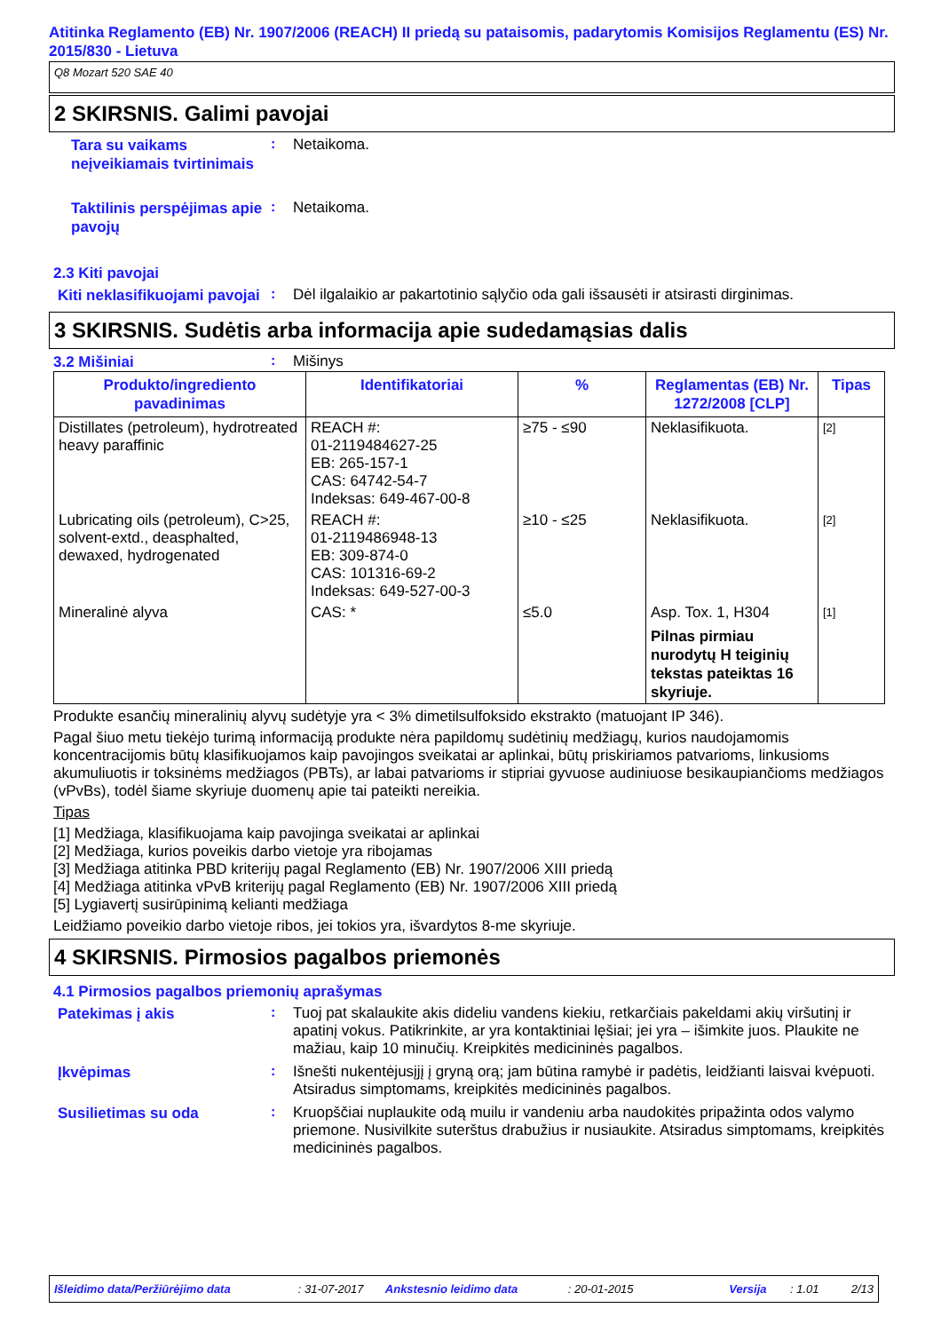Atitinka Reglamento (EB) Nr. 1907/2006 (REACH) II priedą su pataisomis, padarytomis Komisijos Reglamentu (ES) Nr. 2015/830 - Lietuva
Q8 Mozart 520 SAE 40
2 SKIRSNIS. Galimi pavojai
Tara su vaikams neįveikiamais tvirtinimais
:
Netaikoma.
Taktilinis perspėjimas apie pavojų
:
Netaikoma.
2.3 Kiti pavojai
Kiti neklasifikuojami pavojai
:
Dėl ilgalaikio ar pakartotinio sąlyčio oda gali išsausėti ir atsirasti dirginimas.
3 SKIRSNIS. Sudėtis arba informacija apie sudedamąsias dalis
3.2 Mišiniai
:
Mišinys
| Produkto/ingrediento pavadinimas | Identifikatoriai | % | Reglamentas (EB) Nr. 1272/2008 [CLP] | Tipas |
| --- | --- | --- | --- | --- |
| Distillates (petroleum), hydrotreated heavy paraffinic | REACH #: 01-2119484627-25 EB: 265-157-1 CAS: 64742-54-7 Indeksas: 649-467-00-8 | ≥75 - ≤90 | Neklasifikuota. | [2] |
| Lubricating oils (petroleum), C>25, solvent-extd., deasphalted, dewaxed, hydrogenated | REACH #: 01-2119486948-13 EB: 309-874-0 CAS: 101316-69-2 Indeksas: 649-527-00-3 | ≥10 - ≤25 | Neklasifikuota. | [2] |
| Mineralinė alyva | CAS: * | ≤5.0 | Asp. Tox. 1, H304 Pilnas pirmiau nurodytų H teiginių tekstas pateiktas 16 skyriuje. | [1] |
Produkte esančių mineralinių alyvų sudėtyje yra < 3% dimetilsulfoksido ekstrakto (matuojant IP 346).
Pagal šiuo metu tiekėjo turimą informaciją produkte nėra papildomų sudėtinių medžiagų, kurios naudojamomis koncentracijomis būtų klasifikuojamos kaip pavojingos sveikatai ar aplinkai, būtų priskiriamos patvarioms, linkusioms akumuliuotis ir toksinėms medžiagos (PBTs), ar labai patvarioms ir stipriai gyvuose audiniuose besikaupiančioms medžiagos (vPvBs), todėl šiame skyriuje duomenų apie tai pateikti nereikia.
Tipas
[1] Medžiaga, klasifikuojama kaip pavojinga sveikatai ar aplinkai
[2] Medžiaga, kurios poveikis darbo vietoje yra ribojamas
[3] Medžiaga atitinka PBD kriterijų pagal Reglamento (EB) Nr. 1907/2006 XIII priedą
[4] Medžiaga atitinka vPvB kriterijų pagal Reglamento (EB) Nr. 1907/2006 XIII priedą
[5] Lygiavertį susirūpinimą kelianti medžiaga
Leidžiamo poveikio darbo vietoje ribos, jei tokios yra, išvardytos 8-me skyriuje.
4 SKIRSNIS. Pirmosios pagalbos priemonės
4.1 Pirmosios pagalbos priemonių aprašymas
Patekimas į akis
:
Tuoj pat skalaukite akis dideliu vandens kiekiu, retkarčiais pakeldami akių viršutinį ir apatinį vokus. Patikrinkite, ar yra kontaktiniai lęšiai; jei yra – išimkite juos. Plaukite ne mažiau, kaip 10 minučių. Kreipkitės medicininės pagalbos.
Įkvėpimas
:
Išnešti nukentėjusįjį į gryną orą; jam būtina ramybė ir padėtis, leidžianti laisvai kvėpuoti. Atsiradus simptomams, kreipkitės medicininės pagalbos.
Susilietimas su oda
:
Kruopščiai nuplaukite odą muilu ir vandeniu arba naudokitės pripažinta odos valymo priemone. Nusivilkite suterštus drabužius ir nusiaukite. Atsiradus simptomams, kreipkitės medicininės pagalbos.
Išleidimo data/Peržiūrėjimo data: 31-07-2017 Ankstesnio leidimo data: 20-01-2015 Versija: 1.01 2/13